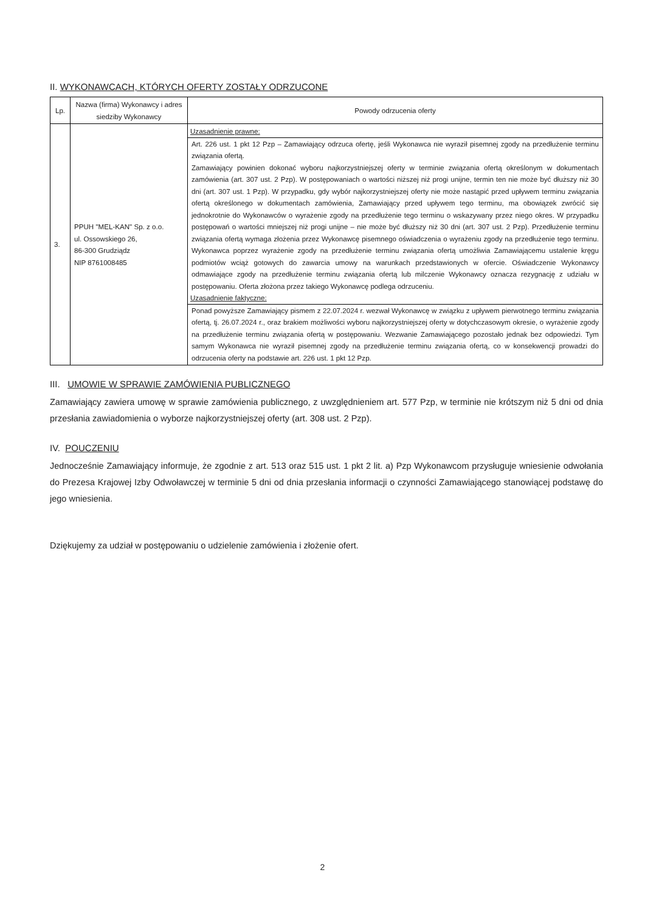II. WYKONAWCACH, KTÓRYCH OFERTY ZOSTAŁY ODRZUCONE
| Lp. | Nazwa (firma) Wykonawcy i adres siedziby Wykonawcy | Powody odrzucenia oferty |
| --- | --- | --- |
| 3. | PPUH "MEL-KAN" Sp. z o.o. ul. Ossowskiego 26, 86-300 Grudziądz NIP 8761008485 | Uzasadnienie prawne: Art. 226 ust. 1 pkt 12 Pzp – Zamawiający odrzuca ofertę, jeśli Wykonawca nie wyraził pisemnej zgody na przedłużenie terminu związania ofertą. Zamawiający powinien dokonać wyboru najkorzystniejszej oferty w terminie związania ofertą określonym w dokumentach zamówienia (art. 307 ust. 2 Pzp). W postępowaniach o wartości niższej niż progi unijne, termin ten nie może być dłuższy niż 30 dni (art. 307 ust. 1 Pzp). W przypadku, gdy wybór najkorzystniejszej oferty nie może nastąpić przed upływem terminu związania ofertą określonego w dokumentach zamówienia, Zamawiający przed upływem tego terminu, ma obowiązek zwrócić się jednokrotnie do Wykonawców o wyrażenie zgody na przedłużenie tego terminu o wskazywany przez niego okres. W przypadku postępowań o wartości mniejszej niż progi unijne – nie może być dłuższy niż 30 dni (art. 307 ust. 2 Pzp). Przedłużenie terminu związania ofertą wymaga złożenia przez Wykonawcę pisemnego oświadczenia o wyrażeniu zgody na przedłużenie tego terminu. Wykonawca poprzez wyrażenie zgody na przedłużenie terminu związania ofertą umożliwia Zamawiającemu ustalenie kręgu podmiotów wciąż gotowych do zawarcia umowy na warunkach przedstawionych w ofercie. Oświadczenie Wykonawcy odmawiające zgody na przedłużenie terminu związania ofertą lub milczenie Wykonawcy oznacza rezygnację z udziału w postępowaniu. Oferta złożona przez takiego Wykonawcę podlega odrzuceniu. Uzasadnienie faktyczne: Ponad powyższe Zamawiający pismem z 22.07.2024 r. wezwał Wykonawcę w związku z upływem pierwotnego terminu związania ofertą, tj. 26.07.2024 r., oraz brakiem możliwości wyboru najkorzystniejszej oferty w dotychczasowym okresie, o wyrażenie zgody na przedłużenie terminu związania ofertą w postępowaniu. Wezwanie Zamawiającego pozostało jednak bez odpowiedzi. Tym samym Wykonawca nie wyraził pisemnej zgody na przedłużenie terminu związania ofertą, co w konsekwencji prowadzi do odrzucenia oferty na podstawie art. 226 ust. 1 pkt 12 Pzp. |
III. UMOWIE W SPRAWIE ZAMÓWIENIA PUBLICZNEGO
Zamawiający zawiera umowę w sprawie zamówienia publicznego, z uwzględnieniem art. 577 Pzp, w terminie nie krótszym niż 5 dni od dnia przesłania zawiadomienia o wyborze najkorzystniejszej oferty (art. 308 ust. 2 Pzp).
IV. POUCZENIU
Jednocześnie Zamawiający informuje, że zgodnie z art. 513 oraz 515 ust. 1 pkt 2 lit. a) Pzp Wykonawcom przysługuje wniesienie odwołania do Prezesa Krajowej Izby Odwoławczej w terminie 5 dni od dnia przesłania informacji o czynności Zamawiającego stanowiącej podstawę do jego wniesienia.
Dziękujemy za udział w postępowaniu o udzielenie zamówienia i złożenie ofert.
2